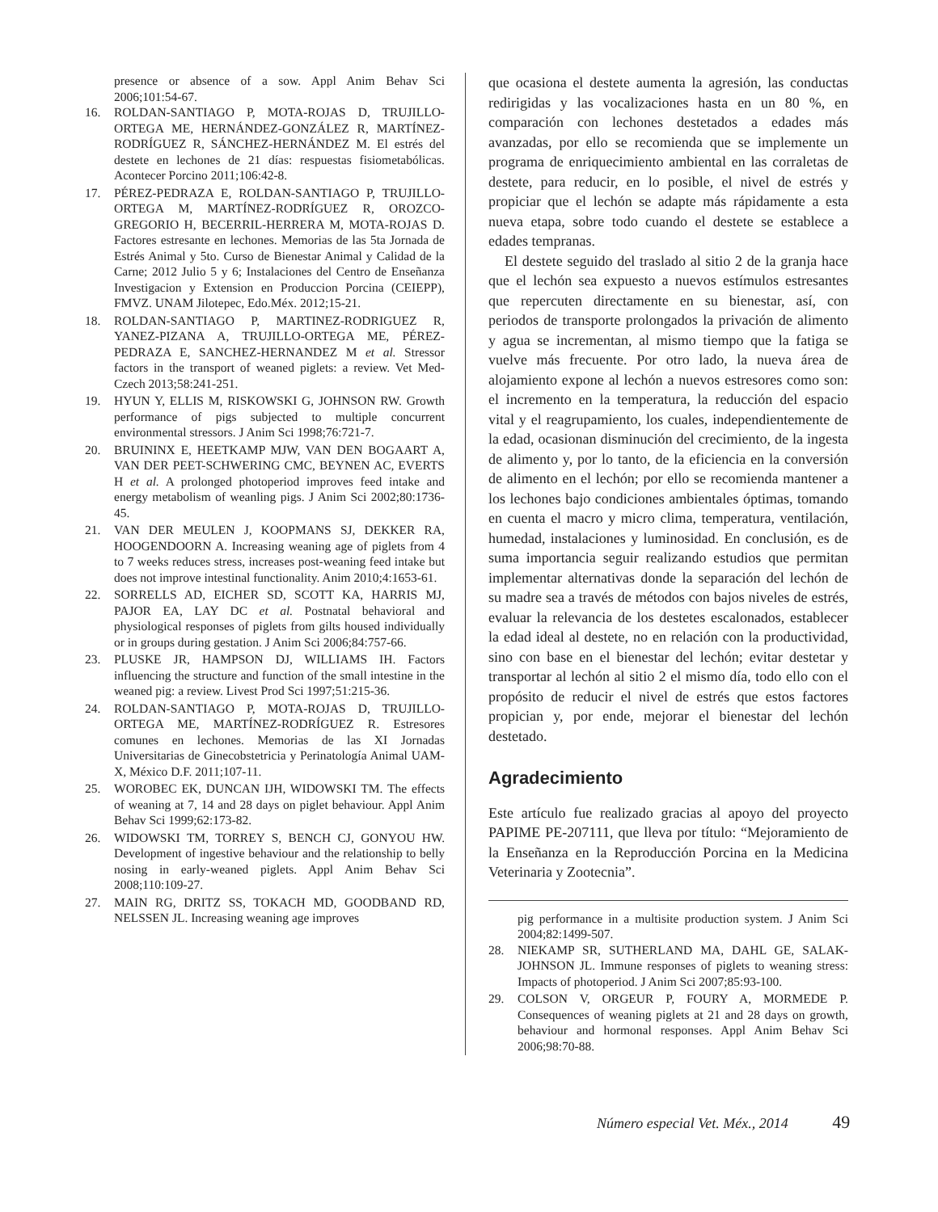presence or absence of a sow. Appl Anim Behav Sci 2006;101:54-67.
16. ROLDAN-SANTIAGO P, MOTA-ROJAS D, TRUJILLO-ORTEGA ME, HERNÁNDEZ-GONZÁLEZ R, MARTÍNEZ-RODRÍGUEZ R, SÁNCHEZ-HERNÁNDEZ M. El estrés del destete en lechones de 21 días: respuestas fisiometabólicas. Acontecer Porcino 2011;106:42-8.
17. PÉREZ-PEDRAZA E, ROLDAN-SANTIAGO P, TRUJILLO-ORTEGA M, MARTÍNEZ-RODRÍGUEZ R, OROZCO-GREGORIO H, BECERRIL-HERRERA M, MOTA-ROJAS D. Factores estresante en lechones. Memorias de las 5ta Jornada de Estrés Animal y 5to. Curso de Bienestar Animal y Calidad de la Carne; 2012 Julio 5 y 6; Instalaciones del Centro de Enseñanza Investigacion y Extension en Produccion Porcina (CEIEPP), FMVZ. UNAM Jilotepec, Edo.Méx. 2012;15-21.
18. ROLDAN-SANTIAGO P, MARTINEZ-RODRIGUEZ R, YANEZ-PIZANA A, TRUJILLO-ORTEGA ME, PÉREZ-PEDRAZA E, SANCHEZ-HERNANDEZ M et al. Stressor factors in the transport of weaned piglets: a review. Vet Med-Czech 2013;58:241-251.
19. HYUN Y, ELLIS M, RISKOWSKI G, JOHNSON RW. Growth performance of pigs subjected to multiple concurrent environmental stressors. J Anim Sci 1998;76:721-7.
20. BRUININX E, HEETKAMP MJW, VAN DEN BOGAART A, VAN DER PEET-SCHWERING CMC, BEYNEN AC, EVERTS H et al. A prolonged photoperiod improves feed intake and energy metabolism of weanling pigs. J Anim Sci 2002;80:1736-45.
21. VAN DER MEULEN J, KOOPMANS SJ, DEKKER RA, HOOGENDOORN A. Increasing weaning age of piglets from 4 to 7 weeks reduces stress, increases post-weaning feed intake but does not improve intestinal functionality. Anim 2010;4:1653-61.
22. SORRELLS AD, EICHER SD, SCOTT KA, HARRIS MJ, PAJOR EA, LAY DC et al. Postnatal behavioral and physiological responses of piglets from gilts housed individually or in groups during gestation. J Anim Sci 2006;84:757-66.
23. PLUSKE JR, HAMPSON DJ, WILLIAMS IH. Factors influencing the structure and function of the small intestine in the weaned pig: a review. Livest Prod Sci 1997;51:215-36.
24. ROLDAN-SANTIAGO P, MOTA-ROJAS D, TRUJILLO-ORTEGA ME, MARTÍNEZ-RODRÍGUEZ R. Estresores comunes en lechones. Memorias de las XI Jornadas Universitarias de Ginecobstetricia y Perinatología Animal UAM-X, México D.F. 2011;107-11.
25. WOROBEC EK, DUNCAN IJH, WIDOWSKI TM. The effects of weaning at 7, 14 and 28 days on piglet behaviour. Appl Anim Behav Sci 1999;62:173-82.
26. WIDOWSKI TM, TORREY S, BENCH CJ, GONYOU HW. Development of ingestive behaviour and the relationship to belly nosing in early-weaned piglets. Appl Anim Behav Sci 2008;110:109-27.
27. MAIN RG, DRITZ SS, TOKACH MD, GOODBAND RD, NELSSEN JL. Increasing weaning age improves
que ocasiona el destete aumenta la agresión, las conductas redirigidas y las vocalizaciones hasta en un 80 %, en comparación con lechones destetados a edades más avanzadas, por ello se recomienda que se implemente un programa de enriquecimiento ambiental en las corraletas de destete, para reducir, en lo posible, el nivel de estrés y propiciar que el lechón se adapte más rápidamente a esta nueva etapa, sobre todo cuando el destete se establece a edades tempranas.
El destete seguido del traslado al sitio 2 de la granja hace que el lechón sea expuesto a nuevos estímulos estresantes que repercuten directamente en su bienestar, así, con periodos de transporte prolongados la privación de alimento y agua se incrementan, al mismo tiempo que la fatiga se vuelve más frecuente. Por otro lado, la nueva área de alojamiento expone al lechón a nuevos estresores como son: el incremento en la temperatura, la reducción del espacio vital y el reagrupamiento, los cuales, independientemente de la edad, ocasionan disminución del crecimiento, de la ingesta de alimento y, por lo tanto, de la eficiencia en la conversión de alimento en el lechón; por ello se recomienda mantener a los lechones bajo condiciones ambientales óptimas, tomando en cuenta el macro y micro clima, temperatura, ventilación, humedad, instalaciones y luminosidad. En conclusión, es de suma importancia seguir realizando estudios que permitan implementar alternativas donde la separación del lechón de su madre sea a través de métodos con bajos niveles de estrés, evaluar la relevancia de los destetes escalonados, establecer la edad ideal al destete, no en relación con la productividad, sino con base en el bienestar del lechón; evitar destetar y transportar al lechón al sitio 2 el mismo día, todo ello con el propósito de reducir el nivel de estrés que estos factores propician y, por ende, mejorar el bienestar del lechón destetado.
Agradecimiento
Este artículo fue realizado gracias al apoyo del proyecto PAPIME PE-207111, que lleva por título: “Mejoramiento de la Enseñanza en la Reproducción Porcina en la Medicina Veterinaria y Zootecnia”.
pig performance in a multisite production system. J Anim Sci 2004;82:1499-507.
28. NIEKAMP SR, SUTHERLAND MA, DAHL GE, SALAK-JOHNSON JL. Immune responses of piglets to weaning stress: Impacts of photoperiod. J Anim Sci 2007;85:93-100.
29. COLSON V, ORGEUR P, FOURY A, MORMEDE P. Consequences of weaning piglets at 21 and 28 days on growth, behaviour and hormonal responses. Appl Anim Behav Sci 2006;98:70-88.
Número especial Vet. Méx., 2014 49